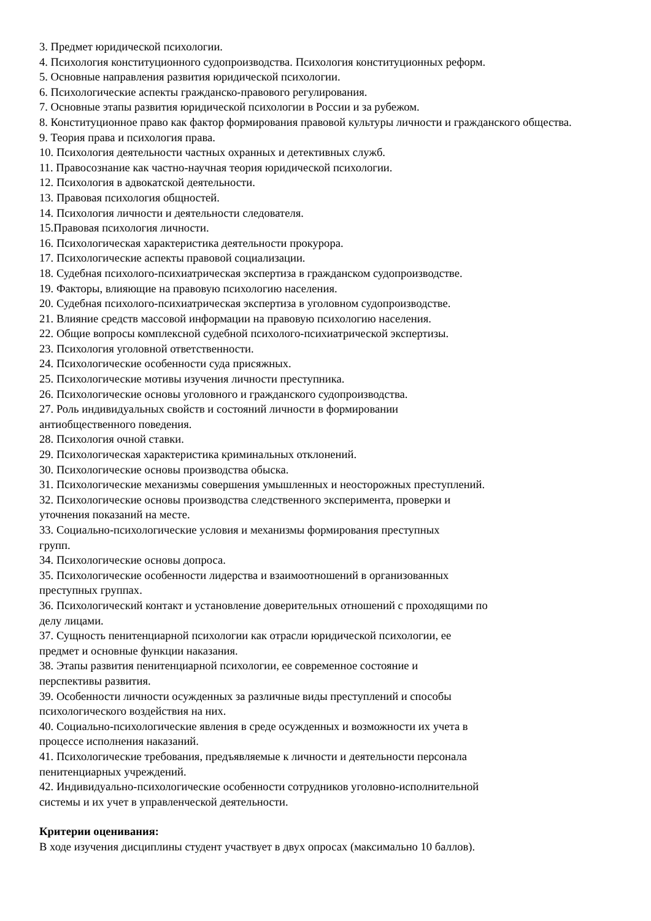3. Предмет юридической психологии.
4. Психология конституционного судопроизводства. Психология конституционных реформ.
5. Основные направления развития юридической психологии.
6. Психологические аспекты гражданско-правового регулирования.
7. Основные этапы развития юридической психологии в России и за рубежом.
8. Конституционное право как фактор формирования правовой культуры личности и гражданского общества.
9. Теория права и психология права.
10. Психология деятельности частных охранных и детективных служб.
11. Правосознание как частно-научная теория юридической психологии.
12. Психология в адвокатской деятельности.
13. Правовая психология общностей.
14. Психология личности и деятельности следователя.
15.Правовая психология личности.
16. Психологическая характеристика деятельности прокурора.
17. Психологические аспекты правовой социализации.
18. Судебная психолого-психиатрическая экспертиза в гражданском судопроизводстве.
19. Факторы, влияющие на правовую психологию населения.
20. Судебная психолого-психиатрическая экспертиза в уголовном судопроизводстве.
21. Влияние средств массовой информации на правовую психологию населения.
22. Общие вопросы комплексной судебной психолого-психиатрической экспертизы.
23. Психология уголовной ответственности.
24. Психологические особенности суда присяжных.
25. Психологические мотивы изучения личности преступника.
26. Психологические основы уголовного и гражданского судопроизводства.
27. Роль индивидуальных свойств и состояний личности в формировании
антиобщественного поведения.
28. Психология очной ставки.
29. Психологическая характеристика криминальных отклонений.
30. Психологические основы производства обыска.
31. Психологические механизмы совершения умышленных и неосторожных преступлений.
32. Психологические основы производства следственного эксперимента, проверки и
уточнения показаний на месте.
33. Социально-психологические условия и механизмы формирования преступных
групп.
34. Психологические основы допроса.
35. Психологические особенности лидерства и взаимоотношений в организованных
преступных группах.
36. Психологический контакт и установление доверительных отношений с проходящими по
делу лицами.
37. Сущность пенитенциарной психологии как отрасли юридической психологии, ее
предмет и основные функции наказания.
38. Этапы развития пенитенциарной психологии, ее современное состояние и
перспективы развития.
39. Особенности личности осужденных за различные виды преступлений и способы
психологического воздействия на них.
40. Социально-психологические явления в среде осужденных и возможности их учета в
процессе исполнения наказаний.
41. Психологические требования, предъявляемые к личности и деятельности персонала
пенитенциарных учреждений.
42. Индивидуально-психологические особенности сотрудников уголовно-исполнительной
системы и их учет в управленческой деятельности.
Критерии оценивания:
В ходе изучения дисциплины студент участвует в двух опросах (максимально 10 баллов).